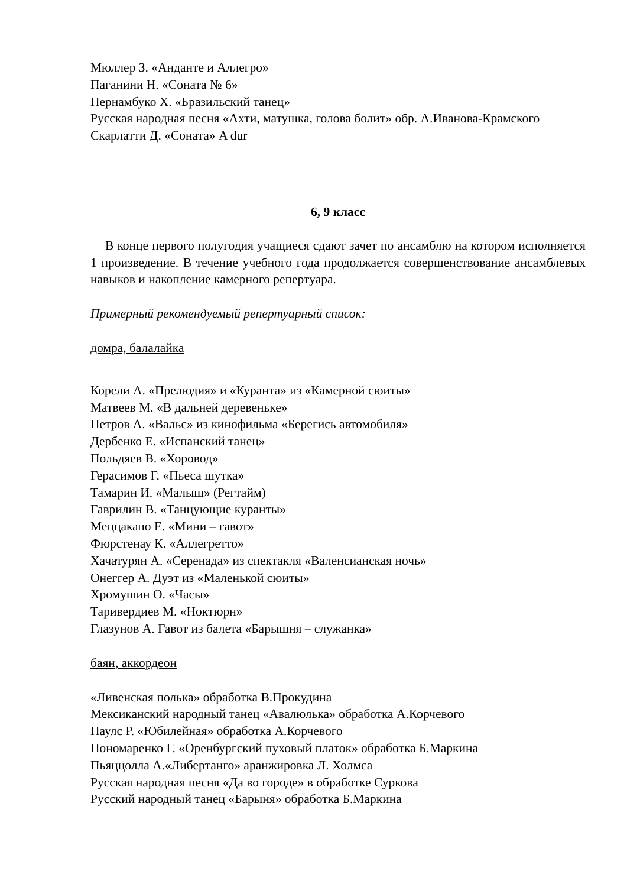Мюллер З. «Анданте и Аллегро»
Паганини Н. «Соната № 6»
Пернамбуко Х. «Бразильский танец»
Русская народная песня «Ахти, матушка, голова болит» обр. А.Иванова-Крамского
Скарлатти Д. «Соната» A dur
6, 9 класс
В конце первого полугодия учащиеся сдают зачет по ансамблю на котором исполняется 1 произведение. В течение учебного года продолжается совершенствование ансамблевых навыков и накопление камерного репертуара.
Примерный рекомендуемый репертуарный список:
домра, балалайка
Корели А. «Прелюдия» и «Куранта» из «Камерной сюиты»
Матвеев М. «В дальней деревеньке»
Петров А. «Вальс» из кинофильма «Берегись автомобиля»
Дербенко Е. «Испанский танец»
Польдяев В. «Хоровод»
Герасимов Г. «Пьеса шутка»
Тамарин И. «Малыш» (Регтайм)
Гаврилин В. «Танцующие куранты»
Меццакапо Е. «Мини – гавот»
Фюрстенау К. «Аллегретто»
Хачатурян А. «Серенада» из спектакля «Валенсианская ночь»
Онеггер А. Дуэт из «Маленькой сюиты»
Хромушин О. «Часы»
Таривердиев М. «Ноктюрн»
Глазунов А. Гавот из балета «Барышня – служанка»
баян, аккордеон
«Ливенская полька» обработка В.Прокудина
Мексиканский народный танец «Авалюлька» обработка А.Корчевого
Паулс Р. «Юбилейная» обработка А.Корчевого
Пономаренко Г. «Оренбургский пуховый платок» обработка Б.Маркина
Пьяццолла А.«Либертанго» аранжировка Л. Холмса
Русская народная песня «Да во городе» в обработке Суркова
Русский народный танец «Барыня» обработка Б.Маркина